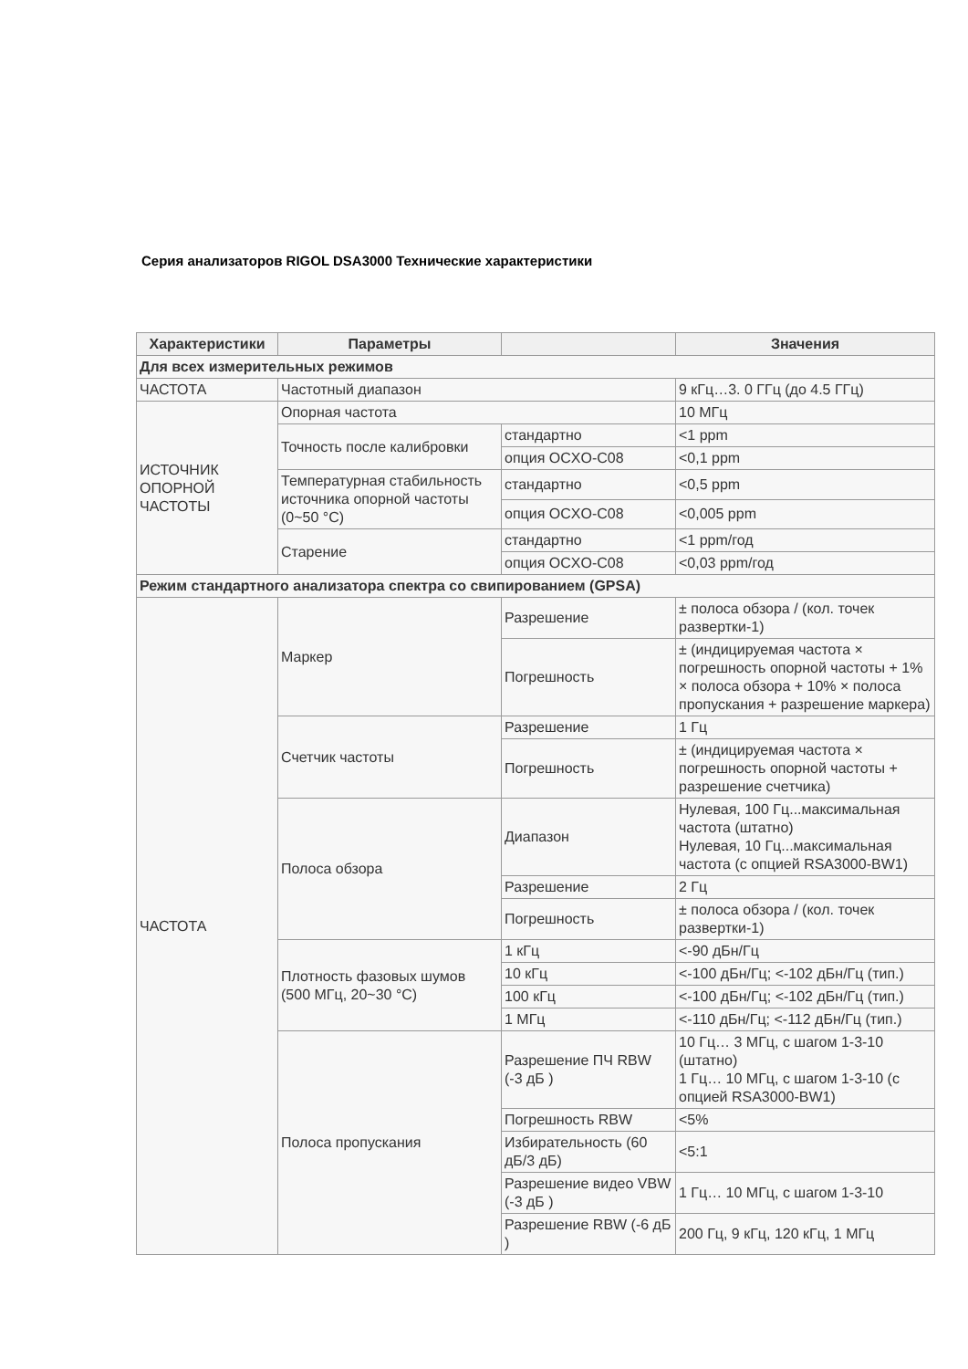Серия анализаторов RIGOL DSA3000 Технические характеристики
| Характеристики | Параметры | | Значения |
| --- | --- | --- | --- |
| Для всех измерительных режимов | | | |
| ЧАСТОТА | Частотный диапазон | | 9 кГц…3. 0 ГГц (до 4.5 ГГц) |
| ИСТОЧНИК ОПОРНОЙ ЧАСТОТЫ | Опорная частота | | 10 МГц |
| | Точность после калибровки | стандартно | <1 ppm |
| | | опция OCXO-C08 | <0,1 ppm |
| | Температурная стабильность источника опорной частоты (0~50 °C) | стандартно | <0,5 ppm |
| | | опция OCXO-C08 | <0,005 ppm |
| | Старение | стандартно | <1 ppm/год |
| | | опция OCXO-C08 | <0,03 ppm/год |
| Режим стандартного анализатора спектра со свипированием (GPSA) | | | |
| ЧАСТОТА | Маркер | Разрешение | ± полоса обзора / (кол. точек развертки-1) |
| | | Погрешность | ± (индицируемая частота × погрешность опорной частоты + 1% × полоса обзора + 10% × полоса пропускания + разрешение маркера) |
| | Счетчик частоты | Разрешение | 1 Гц |
| | | Погрешность | ± (индицируемая частота × погрешность опорной частоты + разрешение счетчика) |
| | Полоса обзора | Диапазон | Нулевая, 100 Гц...максимальная частота (штатно) Нулевая, 10 Гц...максимальная частота (с опцией RSA3000-BW1) |
| | | Разрешение | 2 Гц |
| | | Погрешность | ± полоса обзора / (кол. точек развертки-1) |
| | Плотность фазовых шумов (500 МГц, 20~30 °C) | 1 кГц | <-90 дБн/Гц |
| | | 10 кГц | <-100 дБн/Гц; <-102 дБн/Гц (тип.) |
| | | 100 кГц | <-100 дБн/Гц; <-102 дБн/Гц (тип.) |
| | | 1 МГц | <-110 дБн/Гц; <-112 дБн/Гц (тип.) |
| | Полоса пропускания | Разрешение ПЧ RBW (-3 дБ ) | 10 Гц… 3 МГц, с шагом 1-3-10 (штатно) 1 Гц… 10 МГц, с шагом 1-3-10 (с опцией RSA3000-BW1) |
| | | Погрешность RBW | <5% |
| | | Избирательность (60 дБ/3 дБ) | <5:1 |
| | | Разрешение видео VBW (-3 дБ ) | 1 Гц… 10 МГц, с шагом 1-3-10 |
| | | Разрешение RBW (-6 дБ ) | 200 Гц, 9 кГц, 120 кГц, 1 МГц |